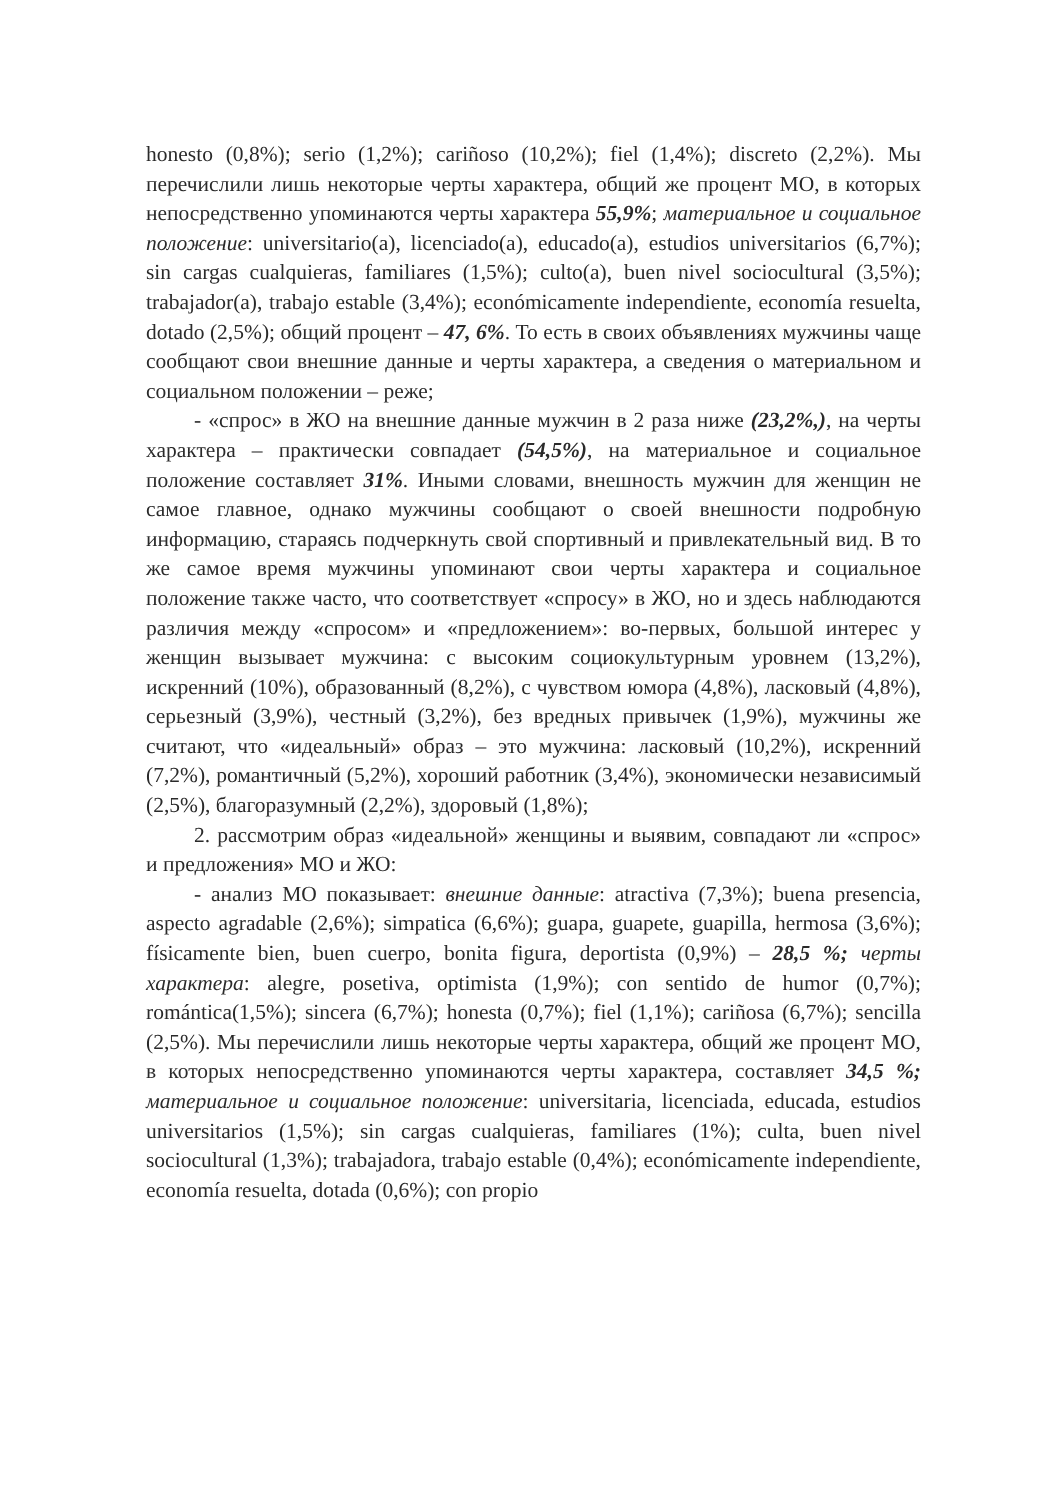honesto (0,8%); serio (1,2%); cariñoso (10,2%); fiel (1,4%); discreto (2,2%). Мы перечислили лишь некоторые черты характера, общий же процент МО, в которых непосредственно упоминаются черты характера 55,9%; материальное и социальное положение: universitario(a), licenciado(a), educado(a), estudios universitarios (6,7%); sin cargas cualquieras, familiares (1,5%); culto(a), buen nivel sociocultural (3,5%); trabajador(a), trabajo estable (3,4%); económicamente independiente, economía resuelta, dotado (2,5%); общий процент – 47, 6%. То есть в своих объявлениях мужчины чаще сообщают свои внешние данные и черты характера, а сведения о материальном и социальном положении – реже;
- «спрос» в ЖО на внешние данные мужчин в 2 раза ниже (23,2%,), на черты характера – практически совпадает (54,5%), на материальное и социальное положение составляет 31%. Иными словами, внешность мужчин для женщин не самое главное, однако мужчины сообщают о своей внешности подробную информацию, стараясь подчеркнуть свой спортивный и привлекательный вид. В то же самое время мужчины упоминают свои черты характера и социальное положение также часто, что соответствует «спросу» в ЖО, но и здесь наблюдаются различия между «спросом» и «предложением»: во-первых, большой интерес у женщин вызывает мужчина: с высоким социокультурным уровнем (13,2%), искренний (10%), образованный (8,2%), с чувством юмора (4,8%), ласковый (4,8%), серьезный (3,9%), честный (3,2%), без вредных привычек (1,9%), мужчины же считают, что «идеальный» образ – это мужчина: ласковый (10,2%), искренний (7,2%), романтичный (5,2%), хороший работник (3,4%), экономически независимый (2,5%), благоразумный (2,2%), здоровый (1,8%);
2. рассмотрим образ «идеальной» женщины и выявим, совпадают ли «спрос» и предложения» МО и ЖО:
- анализ МО показывает: внешние данные: atractiva (7,3%); buena presencia, aspecto agradable (2,6%); simpatica (6,6%); guapa, guapete, guapilla, hermosa (3,6%); físicamente bien, buen cuerpo, bonita figura, deportista (0,9%) – 28,5 %; черты характера: alegre, posetiva, optimista (1,9%); con sentido de humor (0,7%); romántica(1,5%); sincera (6,7%); honesta (0,7%); fiel (1,1%); cariñosa (6,7%); sencilla (2,5%). Мы перечислили лишь некоторые черты характера, общий же процент МО, в которых непосредственно упоминаются черты характера, составляет 34,5 %; материальное и социальное положение: universitaria, licenciada, educada, estudios universitarios (1,5%); sin cargas cualquieras, familiares (1%); culta, buen nivel sociocultural (1,3%); trabajadora, trabajo estable (0,4%); económicamente independiente, economía resuelta, dotada (0,6%); con propio